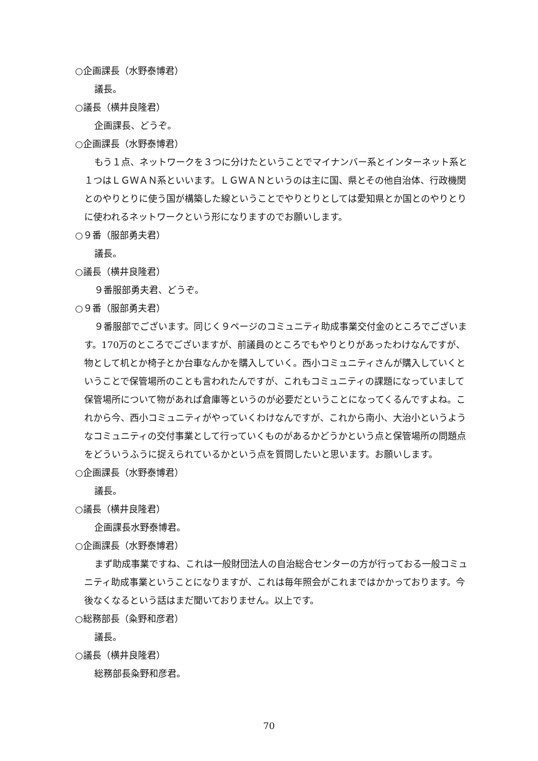○企画課長（水野泰博君）
議長。
○議長（横井良隆君）
企画課長、どうぞ。
○企画課長（水野泰博君）
もう１点、ネットワークを３つに分けたということでマイナンバー系とインターネット系と１つはＬＧＷＡＮ系といいます。ＬＧＷＡＮというのは主に国、県とその他自治体、行政機関とのやりとりに使う国が構築した線ということでやりとりとしては愛知県とか国とのやりとりに使われるネットワークという形になりますのでお願いします。
○９番（服部勇夫君）
議長。
○議長（横井良隆君）
９番服部勇夫君、どうぞ。
○９番（服部勇夫君）
９番服部でございます。同じく９ページのコミュニティ助成事業交付金のところでございます。170万のところでございますが、前議員のところでもやりとりがあったわけなんですが、物として机とか椅子とか台車なんかを購入していく。西小コミュニティさんが購入していくということで保管場所のことも言われたんですが、これもコミュニティの課題になっていまして保管場所について物があれば倉庫等というのが必要だということになってくるんですよね。これから今、西小コミュニティがやっていくわけなんですが、これから南小、大治小というようなコミュニティの交付事業として行っていくものがあるかどうかという点と保管場所の問題点をどういうふうに捉えられているかという点を質問したいと思います。お願いします。
○企画課長（水野泰博君）
議長。
○議長（横井良隆君）
企画課長水野泰博君。
○企画課長（水野泰博君）
まず助成事業ですね、これは一般財団法人の自治総合センターの方が行っておる一般コミュニティ助成事業ということになりますが、これは毎年照会がこれまではかかっております。今後なくなるという話はまだ聞いておりません。以上です。
○総務部長（粂野和彦君）
議長。
○議長（横井良隆君）
総務部長粂野和彦君。
70